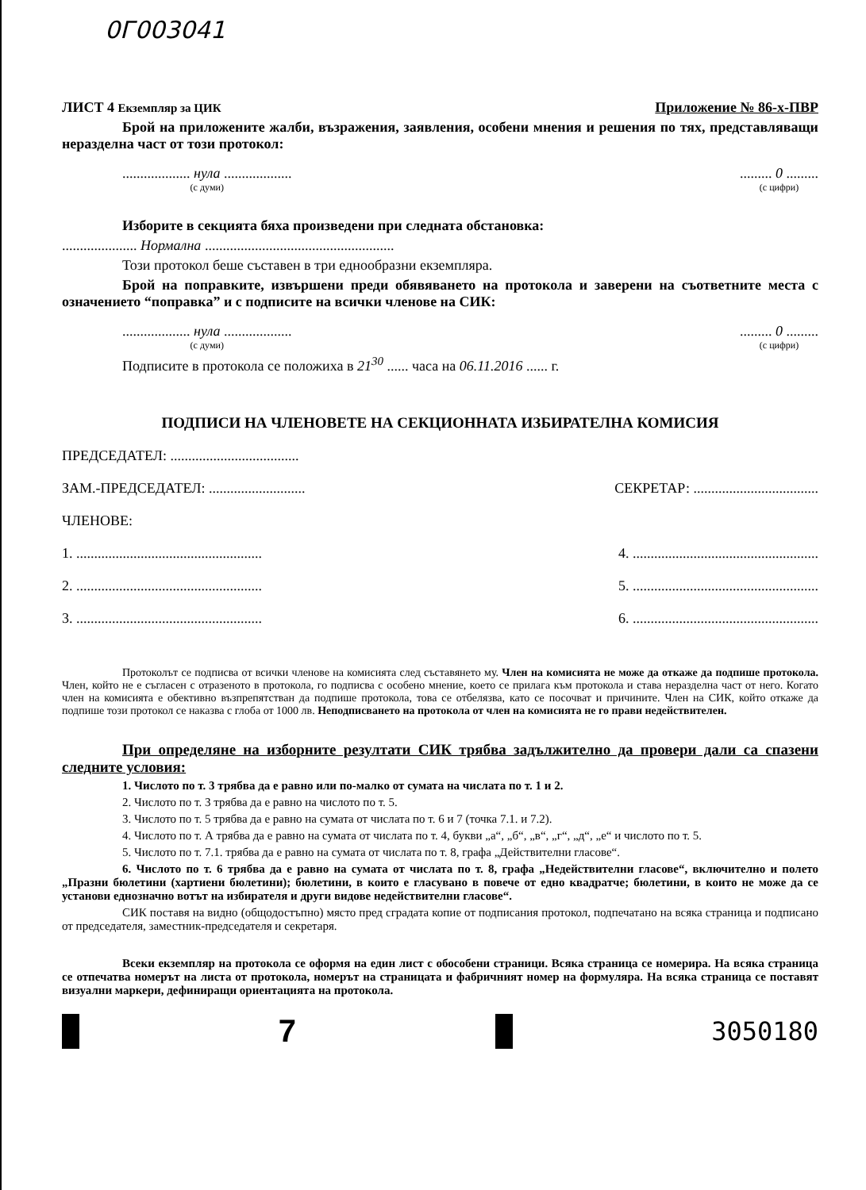0Г003041
ЛИСТ 4 Екземпляр за ЦИК Приложение № 86-х-ПВР
Брой на приложените жалби, възражения, заявления, особени мнения и решения по тях, представляващи неразделна част от този протокол:
................... нула ...................
(с думи)
......... 0 .........
(с цифри)
Изборите в секцията бяха произведени при следната обстановка:
..................... Нормална .....................................................
Този протокол беше съставен в три еднообразни екземпляра.
Брой на поправките, извършени преди обявяването на протокола и заверени на съответните места с означението “поправка” и с подписите на всички членове на СИК:
................... нула ...................
(с думи)
......... 0 .........
(с цифри)
Подписите в протокола се положиха в 21<sup>30</sup> ...... часа на 06.11.2016 ...... г.
ПОДПИСИ НА ЧЛЕНОВЕТЕ НА СЕКЦИОННАТА ИЗБИРАТЕЛНА КОМИСИЯ
ПРЕДСЕДАТЕЛ: ....................................
ЗАМ.-ПРЕДСЕДАТЕЛ: ........................... СЕКРЕТАР: ...................................
ЧЛЕНОВЕ:
1. .................................................... 4. ....................................................
2. .................................................... 5. ....................................................
3. .................................................... 6. ....................................................
Протоколът се подписва от всички членове на комисията след съставянето му. Член на комисията не може да откаже да подпише протокола. Член, който не е съгласен с отразеното в протокола, го подписва с особено мнение, което се прилага към протокола и става неразделна част от него. Когато член на комисията е обективно възпрепятстван да подпише протокола, това се отбелязва, като се посочват и причините. Член на СИК, който откаже да подпише този протокол се наказва с глоба от 1000 лв. Неподписването на протокола от член на комисията не го прави недействителен.
При определяне на изборните резултати СИК трябва задължително да провери дали са спазени следните условия:
1. Числото по т. 3 трябва да е равно или по-малко от сумата на числата по т. 1 и 2.
2. Числото по т. 3 трябва да е равно на числото по т. 5.
3. Числото по т. 5 трябва да е равно на сумата от числата по т. 6 и 7 (точка 7.1. и 7.2).
4. Числото по т. А трябва да е равно на сумата от числата по т. 4, букви „а“, „б“, „в“, „г“, „д“, „е“ и числото по т. 5.
5. Числото по т. 7.1. трябва да е равно на сумата от числата по т. 8, графа „Действителни гласове“.
6. Числото по т. 6 трябва да е равно на сумата от числата по т. 8, графа „Недействителни гласове“, включително и полето „Празни бюлетини (хартиени бюлетини); бюлетини, в които е гласувано в повече от едно квадратче; бюлетини, в които не може да се установи еднозначно вотът на избирателя и други видове недействителни гласове“.
СИК поставя на видно (общодостъпно) място пред сградата копие от подписания протокол, подпечатано на всяка страница и подписано от председателя, заместник-председателя и секретаря.
Всеки екземпляр на протокола се оформя на един лист с обособени страници. Всяка страница се номерира. На всяка страница се отпечатва номерът на листа от протокола, номерът на страницата и фабричният номер на формуляра. На всяка страница се поставят визуални маркери, дефиниращи ориентацията на протокола.
7
3050180